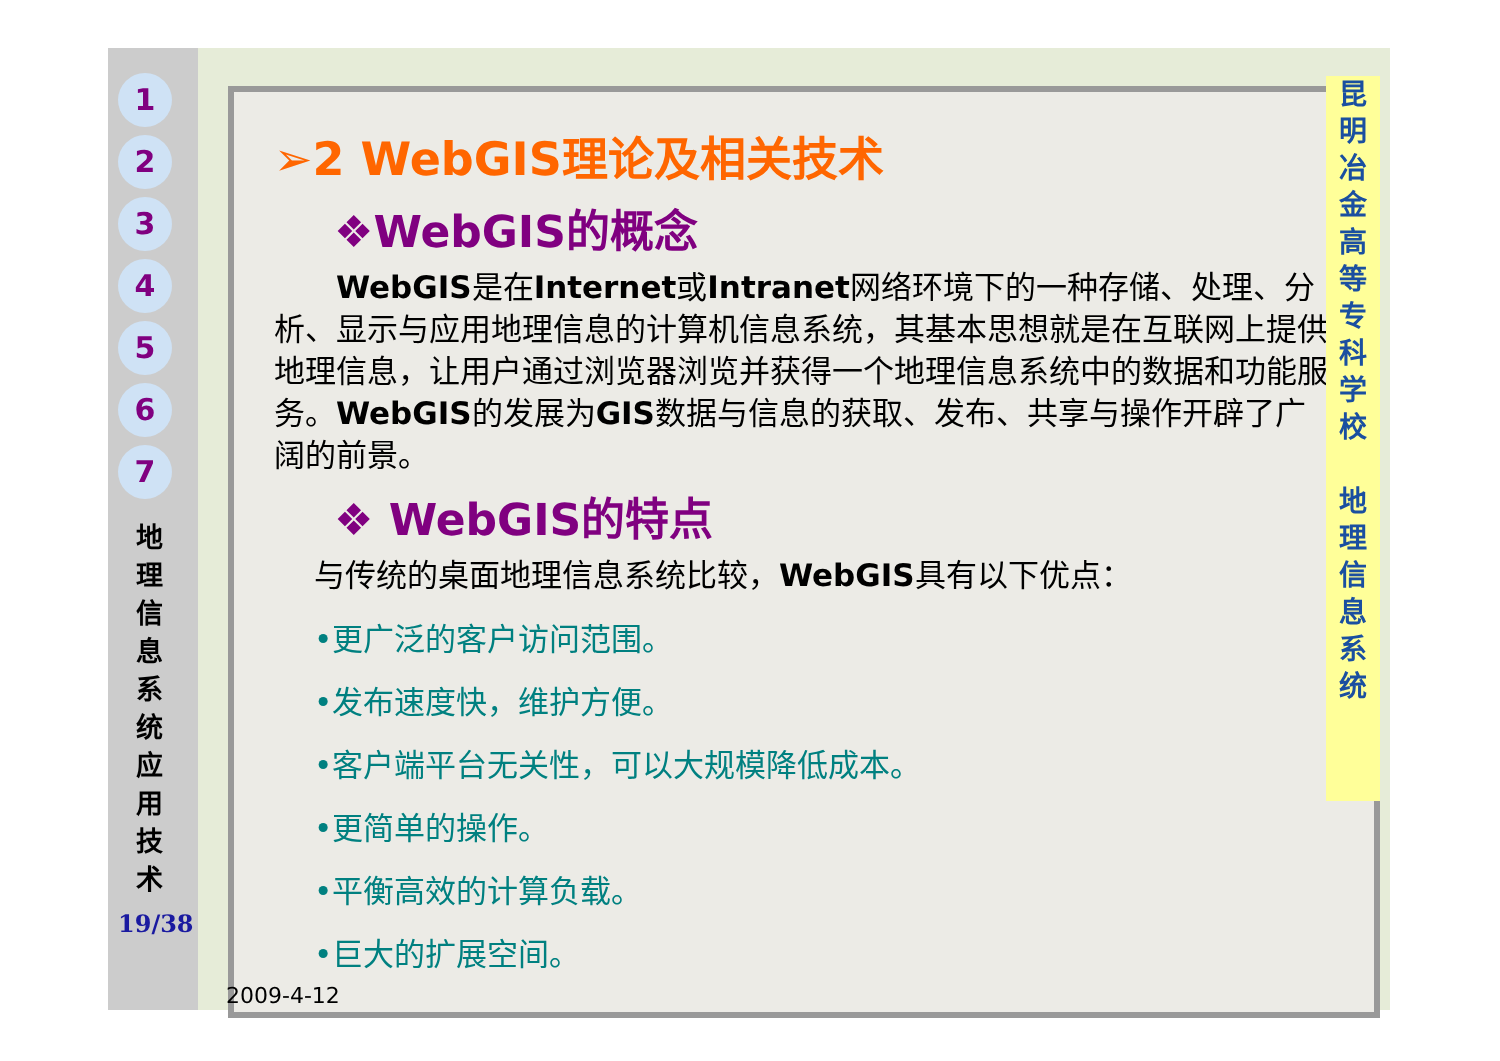1
2
3
4
5
6
7
地 理 信 息 系 统 应 用 技 术
19/38
➢2 WebGIS理论及相关技术
❖WebGIS的概念
  WebGIS是在Internet或Intranet网络环境下的一种存储、处理、分析、显示与应用地理信息的计算机信息系统，其基本思想就是在互联网上提供地理信息，让用户通过浏览器浏览并获得一个地理信息系统中的数据和功能服务。WebGIS的发展为GIS数据与信息的获取、发布、共享与操作开辟了广阔的前景。
❖ WebGIS的特点
与传统的桌面地理信息系统比较，WebGIS具有以下优点：
•更广泛的客户访问范围。
•发布速度快，维护方便。
•客户端平台无关性，可以大规模降低成本。
•更简单的操作。
•平衡高效的计算负载。
•巨大的扩展空间。
昆
明
冶
金
高
等
专
科
学
校
地
理
信
息
系
统
2009-4-12